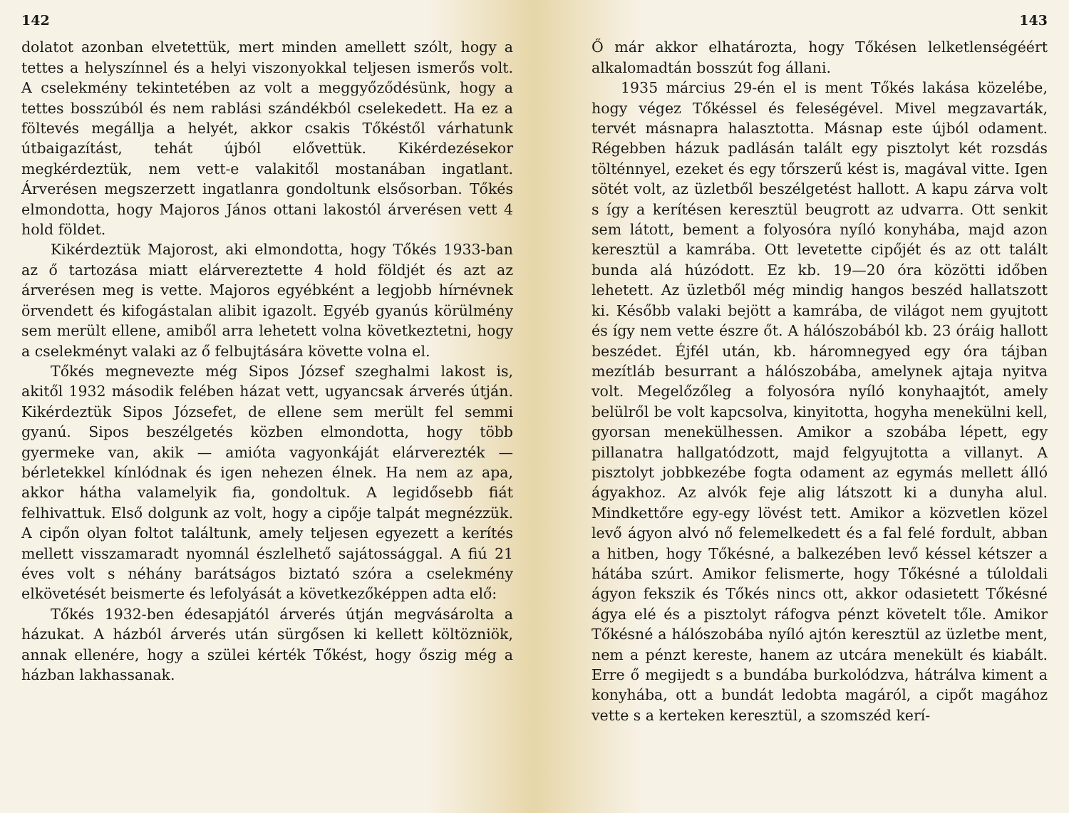142
dolatot azonban elvetettük, mert minden amellett szólt, hogy a tettes a helyszínnel és a helyi viszonyokkal teljesen ismerős volt. A cselekmény tekintetében az volt a meggyőződésünk, hogy a tettes bosszúból és nem rablási szándékból cselekedett. Ha ez a föltevés megállja a helyét, akkor csakis Tőkéstől várhatunk útbaigazítást, tehát újból elővettük. Kikérdezésekor megkérdeztük, nem vett-e valakitől mostanában ingatlant. Árverésen megszerzett ingatlanra gondoltunk elsősorban. Tőkés elmondotta, hogy Majoros János ottani lakostól árverésen vett 4 hold földet.
Kikérdeztük Majorost, aki elmondotta, hogy Tőkés 1933-ban az ő tartozása miatt elárvereztette 4 hold földjét és azt az árverésen meg is vette. Majoros egyébként a legjobb hírnévnek örvendett és kifogástalan alibit igazolt. Egyéb gyanús körülmény sem merült ellene, amiből arra lehetett volna következtetni, hogy a cselekményt valaki az ő felbujtására követte volna el.
Tőkés megnevezte még Sipos József szeghalmi lakost is, akitől 1932 második felében házat vett, ugyancsak árverés útján. Kikérdeztük Sipos Józsefet, de ellene sem merült fel semmi gyanú. Sipos beszélgetés közben elmondotta, hogy több gyermeke van, akik — amióta vagyonkáját elárverezték — bérletekkel kínlódnak és igen nehezen élnek. Ha nem az apa, akkor hátha valamelyik fia, gondoltuk. A legidősebb fiát felhivattuk. Első dolgunk az volt, hogy a cipője talpát megnézzük. A cipőn olyan foltot találtunk, amely teljesen egyezett a kerítés mellett visszamaradt nyomnál észlelhető sajátossággal. A fiú 21 éves volt s néhány barátságos biztató szóra a cselekmény elkövetését beismerte és lefolyását a következőképpen adta elő:
Tőkés 1932-ben édesapjától árverés útján megvásárolta a házukat. A házból árverés után sürgősen ki kellett költözniök, annak ellenére, hogy a szülei kérték Tőkést, hogy őszig még a házban lakhassanak.
143
Ő már akkor elhatározta, hogy Tőkésen lelketlenségéért alkalomadtán bosszút fog állani.
1935 március 29-én el is ment Tőkés lakása közelébe, hogy végez Tőkéssel és feleségével. Mivel megzavarták, tervét másnapra halasztotta. Másnap este újból odament. Régebben házuk padlásán talált egy pisztolyt két rozsdás tölténnyel, ezeket és egy tőrszerű kést is, magával vitte. Igen sötét volt, az üzletből beszélgetést hallott. A kapu zárva volt s így a kerítésen keresztül beugrott az udvarra. Ott senkit sem látott, bement a folyosóra nyíló konyhába, majd azon keresztül a kamrába. Ott levetette cipőjét és az ott talált bunda alá húzódott. Ez kb. 19—20 óra közötti időben lehetett. Az üzletből még mindig hangos beszéd hallatszott ki. Később valaki bejött a kamrába, de világot nem gyujtott és így nem vette észre őt. A hálószobából kb. 23 óráig hallott beszédet. Éjfél után, kb. háromnegyed egy óra tájban mezítláb besurrant a hálószobába, amelynek ajtaja nyitva volt. Megelőzőleg a folyosóra nyíló konyhaajtót, amely belülről be volt kapcsolva, kinyitotta, hogyha menekülni kell, gyorsan menekülhessen. Amikor a szobába lépett, egy pillanatra hallgatódzott, majd felgyujtotta a villanyt. A pisztolyt jobbkezébe fogta odament az egymás mellett álló ágyakhoz. Az alvók feje alig látszott ki a dunyha alul. Mindkettőre egy-egy lövést tett. Amikor a közvetlen közel levő ágyon alvó nő felemelkedett és a fal felé fordult, abban a hitben, hogy Tőkésné, a balkezében levő késsel kétszer a hátába szúrt. Amikor felismerte, hogy Tőkésné a túloldali ágyon fekszik és Tőkés nincs ott, akkor odasietett Tőkésné ágya elé és a pisztolyt ráfogva pénzt követelt tőle. Amikor Tőkésné a hálószobába nyíló ajtón keresztül az üzletbe ment, nem a pénzt kereste, hanem az utcára menekült és kiabált. Erre ő megijedt s a bundába burkolódzva, hátrálva kiment a konyhába, ott a bundát ledobta magáról, a cipőt magához vette s a kerteken keresztül, a szomszéd kerí-